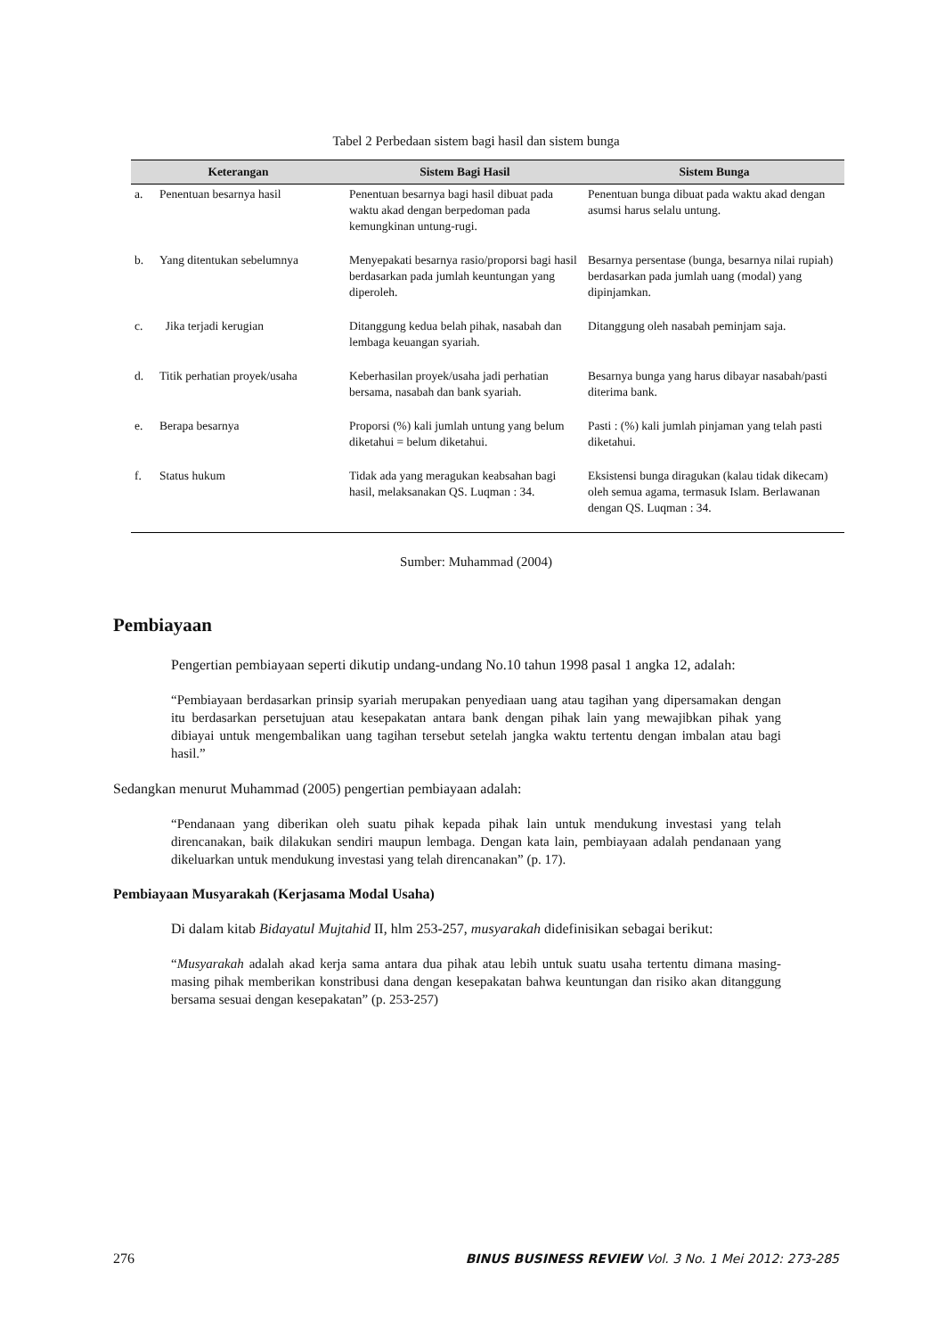Tabel 2 Perbedaan sistem bagi hasil dan sistem bunga
| Keterangan | | Sistem Bagi Hasil | Sistem Bunga |
| --- | --- | --- | --- |
| a. | Penentuan besarnya hasil | Penentuan besarnya bagi hasil dibuat pada waktu akad dengan berpedoman pada kemungkinan untung-rugi. | Penentuan bunga dibuat pada waktu akad dengan asumsi harus selalu untung. |
| b. | Yang ditentukan sebelumnya | Menyepakati besarnya rasio/proporsi bagi hasil berdasarkan pada jumlah keuntungan yang diperoleh. | Besarnya persentase (bunga, besarnya nilai rupiah) berdasarkan pada jumlah uang (modal) yang dipinjamkan. |
| c. | Jika terjadi kerugian | Ditanggung kedua belah pihak, nasabah dan lembaga keuangan syariah. | Ditanggung oleh nasabah peminjam saja. |
| d. | Titik perhatian proyek/usaha | Keberhasilan proyek/usaha jadi perhatian bersama, nasabah dan bank syariah. | Besarnya bunga yang harus dibayar nasabah/pasti diterima bank. |
| e. | Berapa besarnya | Proporsi (%) kali jumlah untung yang belum diketahui = belum diketahui. | Pasti : (%) kali jumlah pinjaman yang telah pasti diketahui. |
| f. | Status hukum | Tidak ada yang meragukan keabsahan bagi hasil, melaksanakan QS. Luqman : 34. | Eksistensi bunga diragukan (kalau tidak dikecam) oleh semua agama, termasuk Islam. Berlawanan dengan QS. Luqman : 34. |
Sumber: Muhammad (2004)
Pembiayaan
Pengertian pembiayaan seperti dikutip undang-undang No.10 tahun 1998 pasal 1 angka 12, adalah:
“Pembiayaan berdasarkan prinsip syariah merupakan penyediaan uang atau tagihan yang dipersamakan dengan itu berdasarkan persetujuan atau kesepakatan antara bank dengan pihak lain yang mewajibkan pihak yang dibiayai untuk mengembalikan uang tagihan tersebut setelah jangka waktu tertentu dengan imbalan atau bagi hasil.”
Sedangkan menurut Muhammad (2005) pengertian pembiayaan adalah:
“Pendanaan yang diberikan oleh suatu pihak kepada pihak lain untuk mendukung investasi yang telah direncanakan, baik dilakukan sendiri maupun lembaga. Dengan kata lain, pembiayaan adalah pendanaan yang dikeluarkan untuk mendukung investasi yang telah direncanakan” (p. 17).
Pembiayaan Musyarakah (Kerjasama Modal Usaha)
Di dalam kitab Bidayatul Mujtahid II, hlm 253-257, musyarakah didefinisikan sebagai berikut:
“Musyarakah adalah akad kerja sama antara dua pihak atau lebih untuk suatu usaha tertentu dimana masing-masing pihak memberikan konstribusi dana dengan kesepakatan bahwa keuntungan dan risiko akan ditanggung bersama sesuai dengan kesepakatan” (p. 253-257)
276 BINUS BUSINESS REVIEW Vol. 3 No. 1 Mei 2012: 273-285